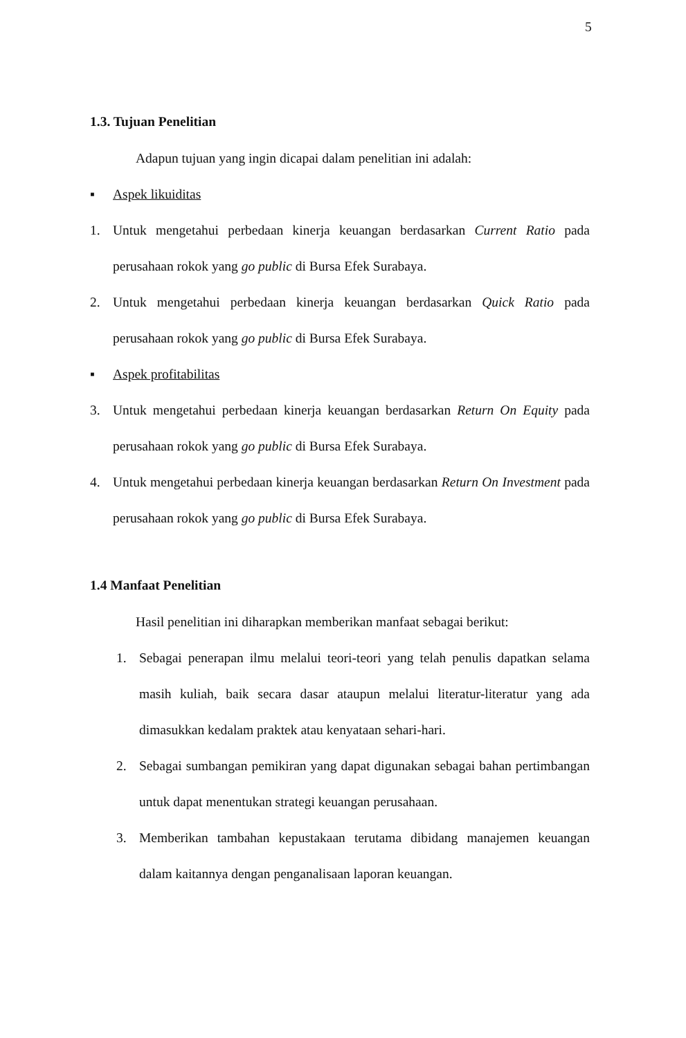5
1.3. Tujuan Penelitian
Adapun tujuan yang ingin dicapai dalam penelitian ini adalah:
▪ Aspek likuiditas
1. Untuk mengetahui perbedaan kinerja keuangan berdasarkan Current Ratio pada perusahaan rokok yang go public di Bursa Efek Surabaya.
2. Untuk mengetahui perbedaan kinerja keuangan berdasarkan Quick Ratio pada perusahaan rokok yang go public di Bursa Efek Surabaya.
▪ Aspek profitabilitas
3. Untuk mengetahui perbedaan kinerja keuangan berdasarkan Return On Equity pada perusahaan rokok yang go public di Bursa Efek Surabaya.
4. Untuk mengetahui perbedaan kinerja keuangan berdasarkan Return On Investment pada perusahaan rokok yang go public di Bursa Efek Surabaya.
1.4 Manfaat Penelitian
Hasil penelitian ini diharapkan memberikan manfaat sebagai berikut:
1. Sebagai penerapan ilmu melalui teori-teori yang telah penulis dapatkan selama masih kuliah, baik secara dasar ataupun melalui literatur-literatur yang ada dimasukkan kedalam praktek atau kenyataan sehari-hari.
2. Sebagai sumbangan pemikiran yang dapat digunakan sebagai bahan pertimbangan untuk dapat menentukan strategi keuangan perusahaan.
3. Memberikan tambahan kepustakaan terutama dibidang manajemen keuangan dalam kaitannya dengan penganalisaan laporan keuangan.